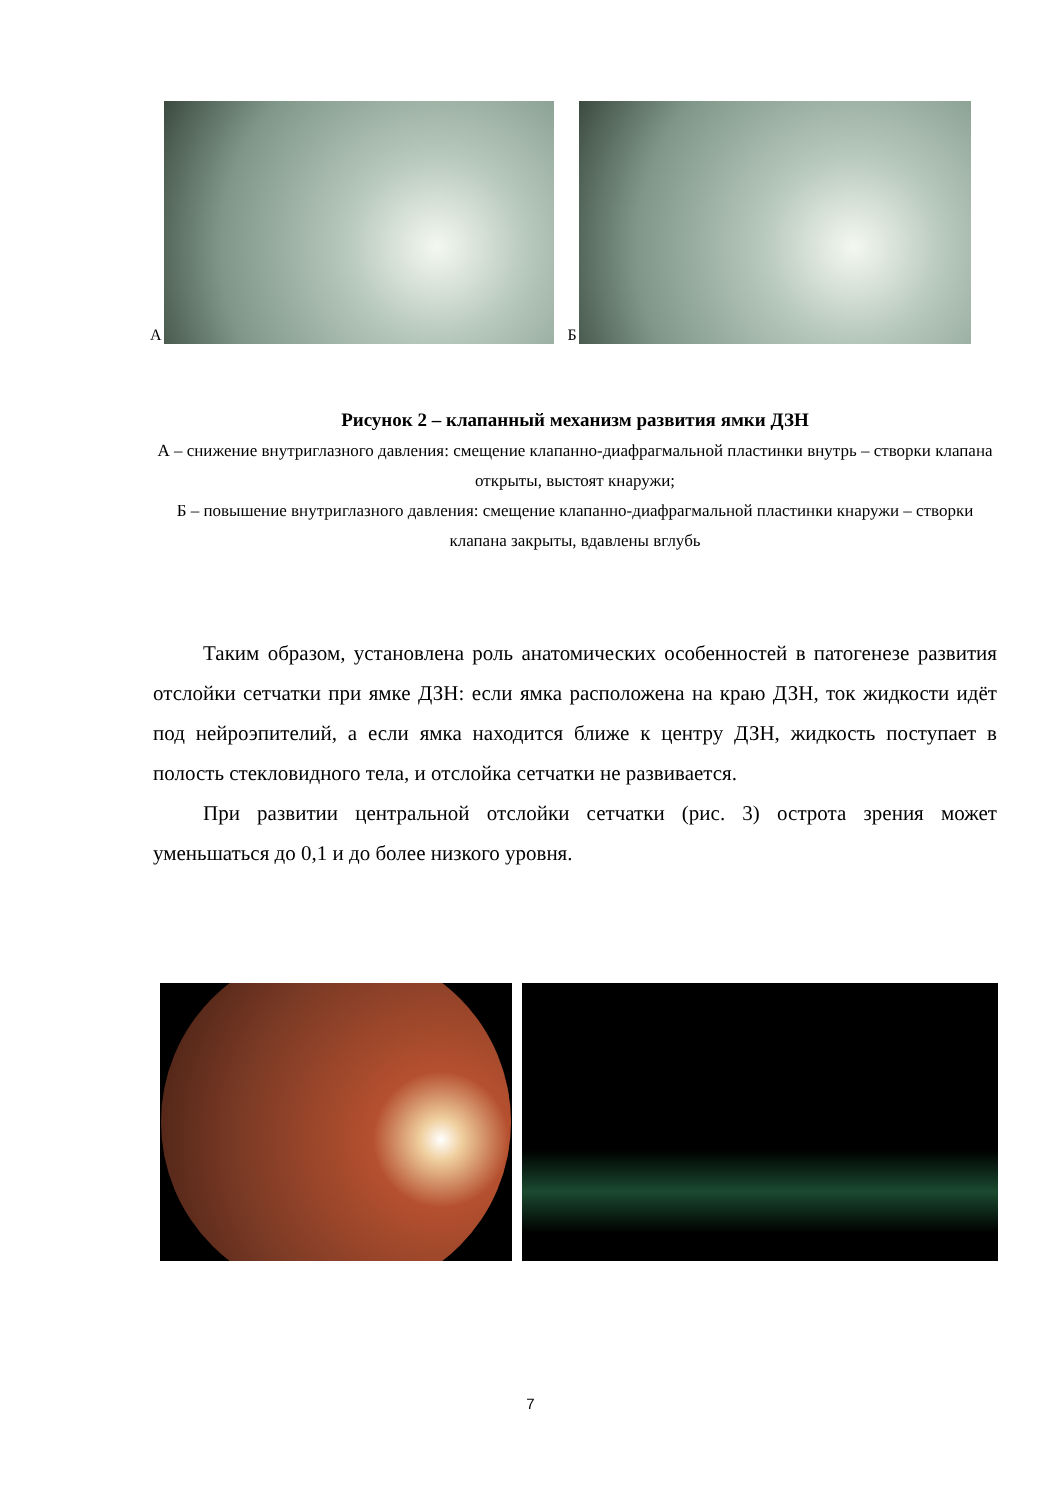А
Б
Рисунок 2 – клапанный механизм развития ямки ДЗН
А – снижение внутриглазного давления: смещение клапанно-диафрагмальной пластинки внутрь – створки клапана открыты, выстоят кнаружи;
Б – повышение внутриглазного давления: смещение клапанно-диафрагмальной пластинки кнаружи – створки клапана закрыты, вдавлены вглубь
Таким образом, установлена роль анатомических особенностей в патогенезе развития отслойки сетчатки при ямке ДЗН: если ямка расположена на краю ДЗН, ток жидкости идёт под нейроэпителий, а если ямка находится ближе к центру ДЗН, жидкость поступает в полость стекловидного тела, и отслойка сетчатки не развивается.
При развитии центральной отслойки сетчатки (рис. 3) острота зрения может уменьшаться до 0,1 и до более низкого уровня.
7